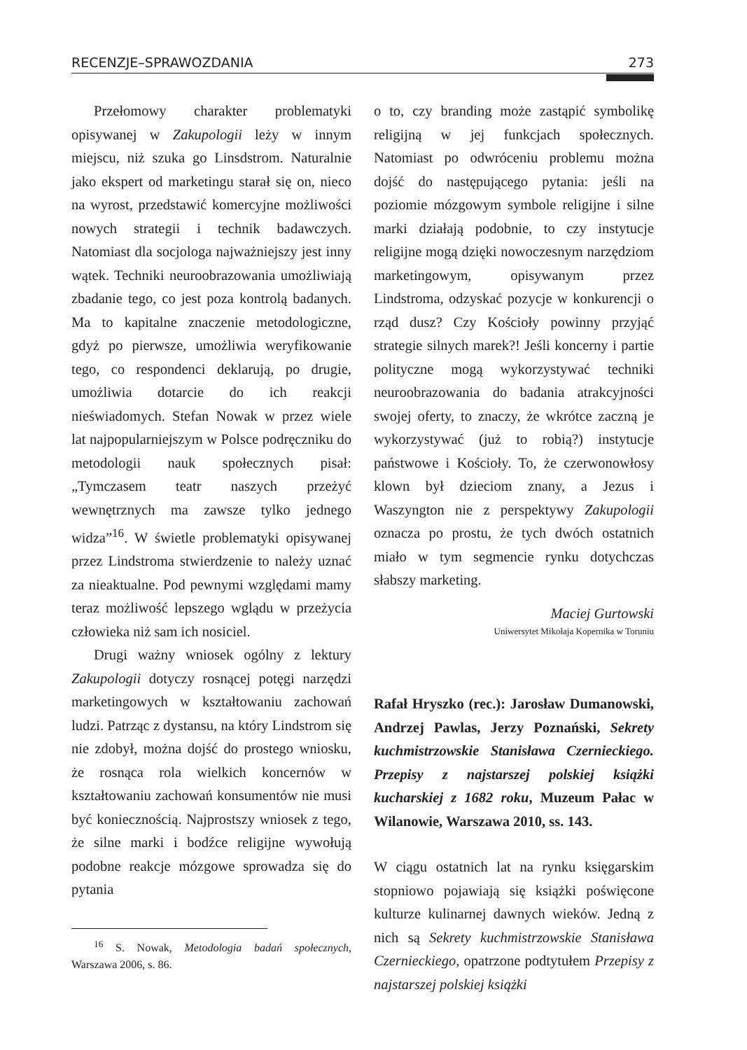RECENZJE–SPRAWOZDANIA 273
Przełomowy charakter problematyki opisywanej w Zakupologii leży w innym miejscu, niż szuka go Linsdstrom. Naturalnie jako ekspert od marketingu starał się on, nieco na wyrost, przedstawić komercyjne możliwości nowych strategii i technik badawczych. Natomiast dla socjologa najważniejszy jest inny wątek. Techniki neuroobrazowania umożliwiają zbadanie tego, co jest poza kontrolą badanych. Ma to kapitalne znaczenie metodologiczne, gdyż po pierwsze, umożliwia weryfikowanie tego, co respondenci deklarują, po drugie, umożliwia dotarcie do ich reakcji nieświadomych. Stefan Nowak w przez wiele lat najpopularniejszym w Polsce podręczniku do metodologii nauk społecznych pisał: „Tymczasem teatr naszych przeżyć wewnętrznych ma zawsze tylko jednego widza”<sup>16</sup>. W świetle problematyki opisywanej przez Lindstroma stwierdzenie to należy uznać za nieaktualne. Pod pewnymi względami mamy teraz możliwość lepszego wglądu w przeżycia człowieka niż sam ich nosiciel.
Drugi ważny wniosek ogólny z lektury Zakupologii dotyczy rosnącej potęgi narzędzi marketingowych w kształtowaniu zachowań ludzi. Patrząc z dystansu, na który Lindstrom się nie zdobył, można dojść do prostego wniosku, że rosnąca rola wielkich koncernów w kształtowaniu zachowań konsumentów nie musi być koniecznością. Najprostszy wniosek z tego, że silne marki i bodźce religijne wywołują podobne reakcje mózgowe sprowadza się do pytania
<sup>16</sup> S. Nowak, Metodologia badań społecznych, Warszawa 2006, s. 86.
o to, czy branding może zastąpić symbolikę religijną w jej funkcjach społecznych. Natomiast po odwróceniu problemu można dojść do następującego pytania: jeśli na poziomie mózgowym symbole religijne i silne marki działają podobnie, to czy instytucje religijne mogą dzięki nowoczesnym narzędziom marketingowym, opisywanym przez Lindstroma, odzyskać pozycje w konkurencji o rząd dusz? Czy Kościoły powinny przyjąć strategie silnych marek?! Jeśli koncerny i partie polityczne mogą wykorzystywać techniki neuroobrazowania do badania atrakcyjności swojej oferty, to znaczy, że wkrótce zaczną je wykorzystywać (już to robią?) instytucje państwowe i Kościoły. To, że czerwonowłosy klown był dzieciom znany, a Jezus i Waszyngton nie z perspektywy Zakupologii oznacza po prostu, że tych dwóch ostatnich miało w tym segmencie rynku dotychczas słabszy marketing.
Maciej Gurtowski
Uniwersytet Mikołaja Kopernika w Toruniu
Rafał Hryszko (rec.): Jarosław Dumanowski, Andrzej Pawlas, Jerzy Poznański, Sekrety kuchmistrzowskie Stanisława Czernieckiego. Przepisy z najstarszej polskiej książki kucharskiej z 1682 roku, Muzeum Pałac w Wilanowie, Warszawa 2010, ss. 143.
W ciągu ostatnich lat na rynku księgarskim stopniowo pojawiają się książki poświęcone kulturze kulinarnej dawnych wieków. Jedną z nich są Sekrety kuchmistrzowskie Stanisława Czernieckiego, opatrzone podtytułem Przepisy z najstarszej polskiej książki